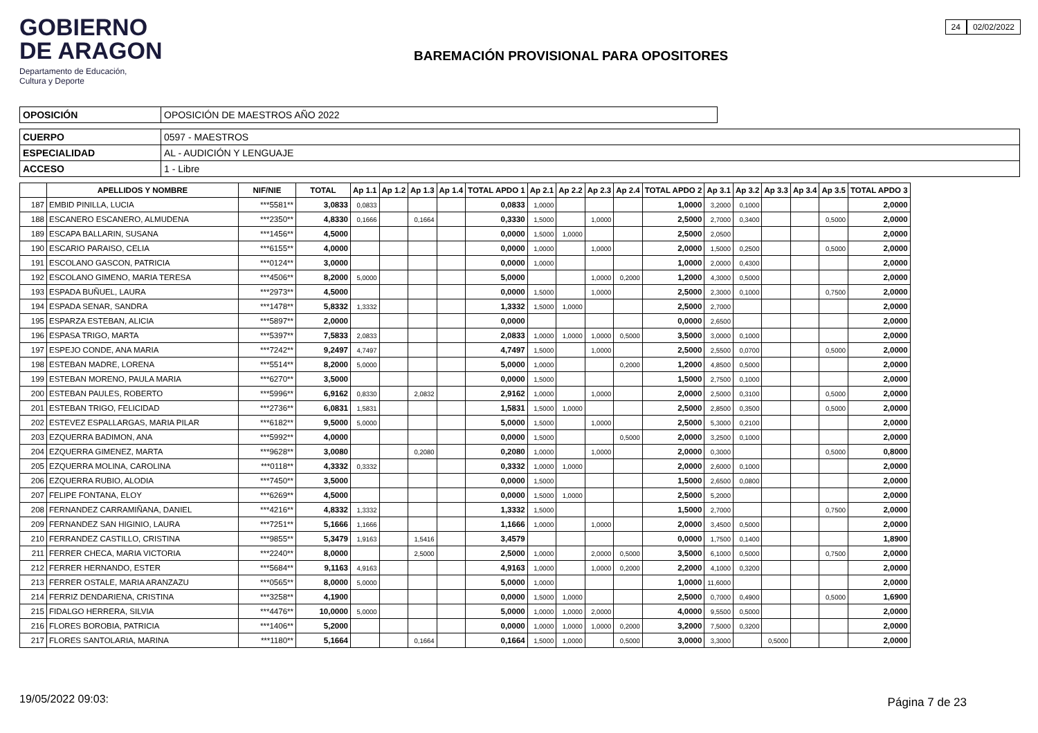GOBIERNO
DE ARAGON
Departamento de Educación,
Cultura y Deporte
BAREMACIÓN PROVISIONAL PARA OPOSITORES
24 02/02/2022
| OPOSICIÓN | OPOSICIÓN DE MAESTROS AÑO 2022 |
| CUERPO | 0597 - MAESTROS |
| ESPECIALIDAD | AL - AUDICIÓN Y LENGUAJE |
| ACCESO | 1 - Libre |
| | APELLIDOS Y NOMBRE | NIF/NIE | TOTAL | Ap 1.1 | Ap 1.2 | Ap 1.3 | Ap 1.4 | TOTAL APDO 1 | Ap 2.1 | Ap 2.2 | Ap 2.3 | Ap 2.4 | TOTAL APDO 2 | Ap 3.1 | Ap 3.2 | Ap 3.3 | Ap 3.4 | Ap 3.5 | TOTAL APDO 3 |
| --- | --- | --- | --- | --- | --- | --- | --- | --- | --- | --- | --- | --- | --- | --- | --- | --- | --- | --- | --- |
| 187 | EMBID PINILLA, LUCIA | ***5581** | 3,0833 | 0,0833 | | | | 0,0833 | 1,0000 | | | | 1,0000 | 3,2000 | 0,1000 | | | | 2,0000 |
| 188 | ESCANERO ESCANERO, ALMUDENA | ***2350** | 4,8330 | 0,1666 | | 0,1664 | | 0,3330 | 1,5000 | | 1,0000 | | 2,5000 | 2,7000 | 0,3400 | | | 0,5000 | 2,0000 |
| 189 | ESCAPA BALLARIN, SUSANA | ***1456** | 4,5000 | | | | | 0,0000 | 1,5000 | 1,0000 | | | 2,5000 | 2,0500 | | | | | 2,0000 |
| 190 | ESCARIO PARAISO, CELIA | ***6155** | 4,0000 | | | | | 0,0000 | 1,0000 | | 1,0000 | | 2,0000 | 1,5000 | 0,2500 | | | 0,5000 | 2,0000 |
| 191 | ESCOLANO GASCON, PATRICIA | ***0124** | 3,0000 | | | | | 0,0000 | 1,0000 | | | | 1,0000 | 2,0000 | 0,4300 | | | | 2,0000 |
| 192 | ESCOLANO GIMENO, MARIA TERESA | ***4506** | 8,2000 | 5,0000 | | | | 5,0000 | | | 1,0000 | 0,2000 | 1,2000 | 4,3000 | 0,5000 | | | | 2,0000 |
| 193 | ESPADA BUÑUEL, LAURA | ***2973** | 4,5000 | | | | | 0,0000 | 1,5000 | | 1,0000 | | 2,5000 | 2,3000 | 0,1000 | | | 0,7500 | 2,0000 |
| 194 | ESPADA SENAR, SANDRA | ***1478** | 5,8332 | 1,3332 | | | | 1,3332 | 1,5000 | 1,0000 | | | 2,5000 | 2,7000 | | | | | 2,0000 |
| 195 | ESPARZA ESTEBAN, ALICIA | ***5897** | 2,0000 | | | | | 0,0000 | | | | | 0,0000 | 2,6500 | | | | | 2,0000 |
| 196 | ESPASA TRIGO, MARTA | ***5397** | 7,5833 | 2,0833 | | | | 2,0833 | 1,0000 | 1,0000 | 1,0000 | 0,5000 | 3,5000 | 3,0000 | 0,1000 | | | | 2,0000 |
| 197 | ESPEJO CONDE, ANA MARIA | ***7242** | 9,2497 | 4,7497 | | | | 4,7497 | 1,5000 | | 1,0000 | | 2,5000 | 2,5500 | 0,0700 | | | 0,5000 | 2,0000 |
| 198 | ESTEBAN MADRE, LORENA | ***5514** | 8,2000 | 5,0000 | | | | 5,0000 | 1,0000 | | | 0,2000 | 1,2000 | 4,8500 | 0,5000 | | | | 2,0000 |
| 199 | ESTEBAN MORENO, PAULA MARIA | ***6270** | 3,5000 | | | | | 0,0000 | 1,5000 | | | | 1,5000 | 2,7500 | 0,1000 | | | | 2,0000 |
| 200 | ESTEBAN PAULES, ROBERTO | ***5996** | 6,9162 | 0,8330 | | 2,0832 | | 2,9162 | 1,0000 | | 1,0000 | | 2,0000 | 2,5000 | 0,3100 | | | 0,5000 | 2,0000 |
| 201 | ESTEBAN TRIGO, FELICIDAD | ***2736** | 6,0831 | 1,5831 | | | | 1,5831 | 1,5000 | 1,0000 | | | 2,5000 | 2,8500 | 0,3500 | | | 0,5000 | 2,0000 |
| 202 | ESTEVEZ ESPALLARGAS, MARIA PILAR | ***6182** | 9,5000 | 5,0000 | | | | 5,0000 | 1,5000 | | 1,0000 | | 2,5000 | 5,3000 | 0,2100 | | | | 2,0000 |
| 203 | EZQUERRA BADIMON, ANA | ***5992** | 4,0000 | | | | | 0,0000 | 1,5000 | | | 0,5000 | 2,0000 | 3,2500 | 0,1000 | | | | 2,0000 |
| 204 | EZQUERRA GIMENEZ, MARTA | ***9628** | 3,0080 | | | 0,2080 | | 0,2080 | 1,0000 | | 1,0000 | | 2,0000 | 0,3000 | | | | 0,5000 | 0,8000 |
| 205 | EZQUERRA MOLINA, CAROLINA | ***0118** | 4,3332 | 0,3332 | | | | 0,3332 | 1,0000 | 1,0000 | | | 2,0000 | 2,6000 | 0,1000 | | | | 2,0000 |
| 206 | EZQUERRA RUBIO, ALODIA | ***7450** | 3,5000 | | | | | 0,0000 | 1,5000 | | | | 1,5000 | 2,6500 | 0,0800 | | | | 2,0000 |
| 207 | FELIPE FONTANA, ELOY | ***6269** | 4,5000 | | | | | 0,0000 | 1,5000 | 1,0000 | | | 2,5000 | 5,2000 | | | | | 2,0000 |
| 208 | FERNANDEZ CARRAMIÑANA, DANIEL | ***4216** | 4,8332 | 1,3332 | | | | 1,3332 | 1,5000 | | | | 1,5000 | 2,7000 | | | | 0,7500 | 2,0000 |
| 209 | FERNANDEZ SAN HIGINIO, LAURA | ***7251** | 5,1666 | 1,1666 | | | | 1,1666 | 1,0000 | | 1,0000 | | 2,0000 | 3,4500 | 0,5000 | | | | 2,0000 |
| 210 | FERRANDEZ CASTILLO, CRISTINA | ***9855** | 5,3479 | 1,9163 | | 1,5416 | | 3,4579 | | | | | 0,0000 | 1,7500 | 0,1400 | | | | 1,8900 |
| 211 | FERRER CHECA, MARIA VICTORIA | ***2240** | 8,0000 | | | 2,5000 | | 2,5000 | 1,0000 | | 2,0000 | 0,5000 | 3,5000 | 6,1000 | 0,5000 | | | 0,7500 | 2,0000 |
| 212 | FERRER HERNANDO, ESTER | ***5684** | 9,1163 | 4,9163 | | | | 4,9163 | 1,0000 | | 1,0000 | 0,2000 | 2,2000 | 4,1000 | 0,3200 | | | | 2,0000 |
| 213 | FERRER OSTALE, MARIA ARANZAZU | ***0565** | 8,0000 | 5,0000 | | | | 5,0000 | 1,0000 | | | | 1,0000 | 11,6000 | | | | | 2,0000 |
| 214 | FERRIZ DENDARIENA, CRISTINA | ***3258** | 4,1900 | | | | | 0,0000 | 1,5000 | 1,0000 | | | 2,5000 | 0,7000 | 0,4900 | | | 0,5000 | 1,6900 |
| 215 | FIDALGO HERRERA, SILVIA | ***4476** | 10,0000 | 5,0000 | | | | 5,0000 | 1,0000 | 1,0000 | 2,0000 | | 4,0000 | 9,5500 | 0,5000 | | | | 2,0000 |
| 216 | FLORES BOROBIA, PATRICIA | ***1406** | 5,2000 | | | | | 0,0000 | 1,0000 | 1,0000 | 1,0000 | 0,2000 | 3,2000 | 7,5000 | 0,3200 | | | | 2,0000 |
| 217 | FLORES SANTOLARIA, MARINA | ***1180** | 5,1664 | | | 0,1664 | | 0,1664 | 1,5000 | 1,0000 | | 0,5000 | 3,0000 | 3,3000 | | 0,5000 | | | 2,0000 |
19/05/2022 09:03: Página 7 de 23